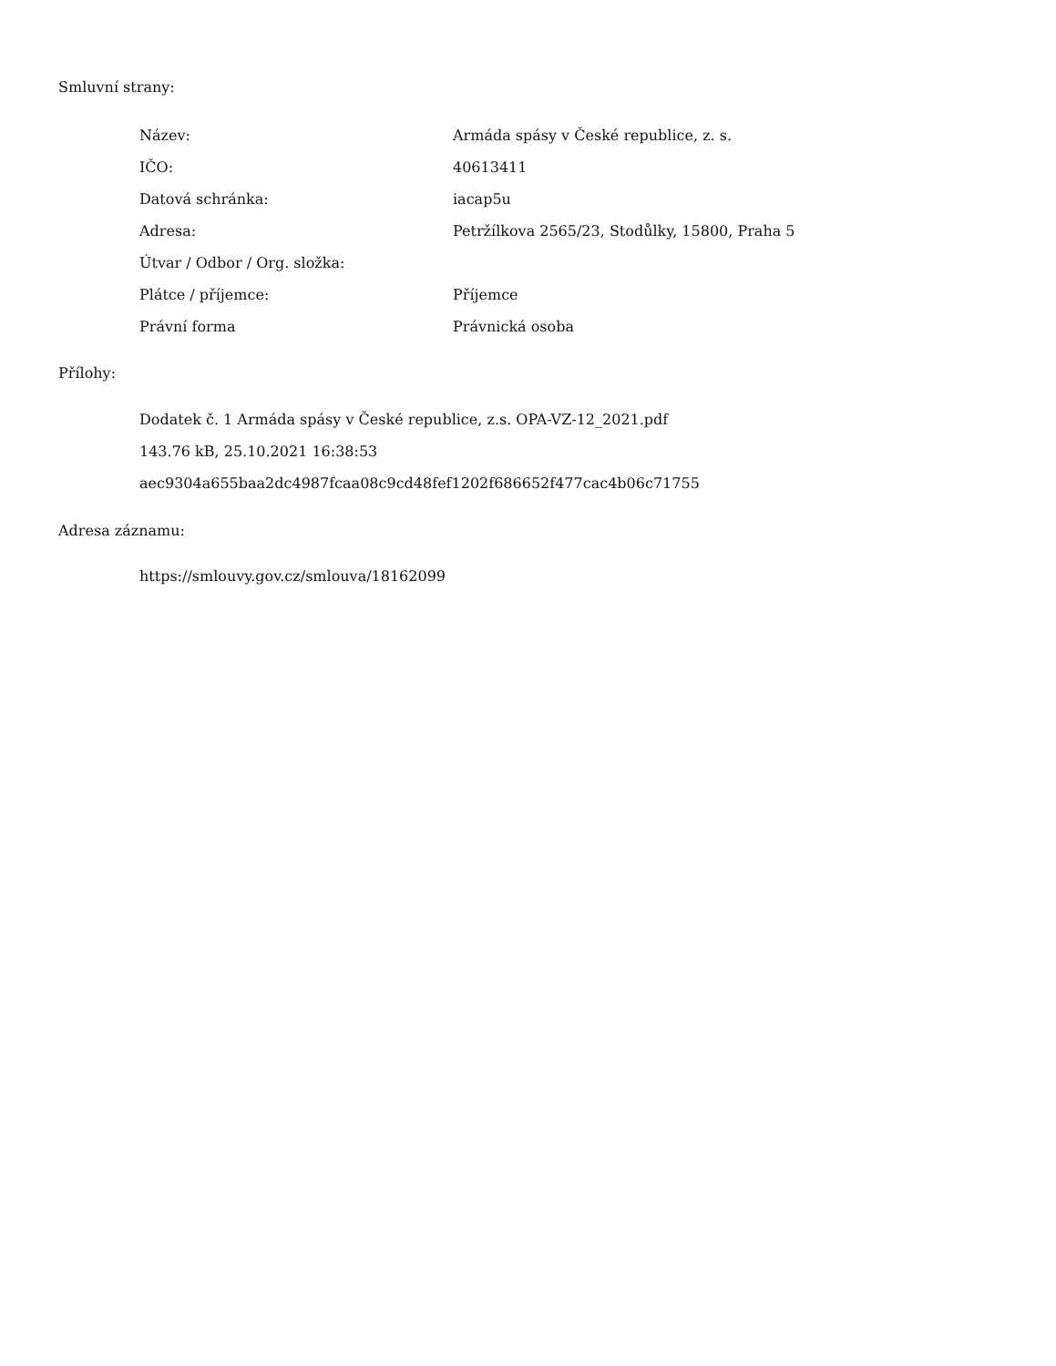Smluvní strany:
| Název: | Armáda spásy v České republice, z. s. |
| IČO: | 40613411 |
| Datová schránka: | iacap5u |
| Adresa: | Petržílkova 2565/23, Stodůlky, 15800, Praha 5 |
| Útvar / Odbor / Org. složka: | |
| Plátce / příjemce: | Příjemce |
| Právní forma | Právnická osoba |
Přílohy:
Dodatek č. 1 Armáda spásy v České republice, z.s. OPA-VZ-12_2021.pdf
143.76 kB, 25.10.2021 16:38:53
aec9304a655baa2dc4987fcaa08c9cd48fef1202f686652f477cac4b06c71755
Adresa záznamu:
https://smlouvy.gov.cz/smlouva/18162099